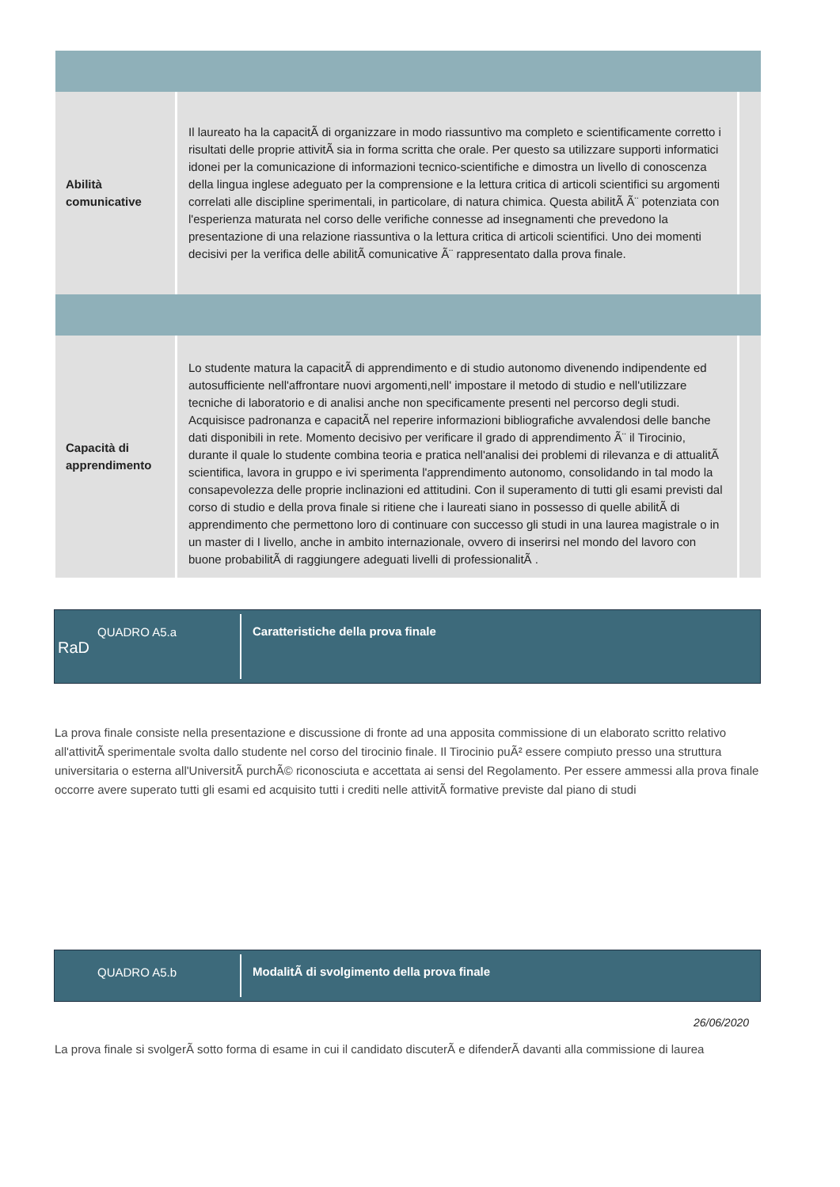| Abilità comunicative | Il laureato ha la capacitÃ di organizzare in modo riassuntivo ma completo e scientificamente corretto i risultati delle proprie attivitÃ sia in forma scritta che orale. Per questo sa utilizzare supporti informatici idonei per la comunicazione di informazioni tecnico-scientifiche e dimostra un livello di conoscenza della lingua inglese adeguato per la comprensione e la lettura critica di articoli scientifici su argomenti correlati alle discipline sperimentali, in particolare, di natura chimica. Questa abilitÃ Ã¨ potenziata con l'esperienza maturata nel corso delle verifiche connesse ad insegnamenti che prevedono la presentazione di una relazione riassuntiva o la lettura critica di articoli scientifici. Uno dei momenti decisivi per la verifica delle abilitÃ comunicative Ã¨ rappresentato dalla prova finale. | |
| Capacità di apprendimento | Lo studente matura la capacitÃ di apprendimento e di studio autonomo divenendo indipendente ed autosufficiente nell'affrontare nuovi argomenti,nell' impostare il metodo di studio e nell'utilizzare tecniche di laboratorio e di analisi anche non specificamente presenti nel percorso degli studi. Acquisisce padronanza e capacitÃ nel reperire informazioni bibliografiche avvalendosi delle banche dati disponibili in rete. Momento decisivo per verificare il grado di apprendimento Ã¨ il Tirocinio, durante il quale lo studente combina teoria e pratica nell'analisi dei problemi di rilevanza e di attualitÃ scientifica, lavora in gruppo e ivi sperimenta l'apprendimento autonomo, consolidando in tal modo la consapevolezza delle proprie inclinazioni ed attitudini. Con il superamento di tutti gli esami previsti dal corso di studio e della prova finale si ritiene che i laureati siano in possesso di quelle abilitÃ di apprendimento che permettono loro di continuare con successo gli studi in una laurea magistrale o in un master di I livello, anche in ambito internazionale, ovvero di inserirsi nel mondo del lavoro con buone probabilitÃ di raggiungere adeguati livelli di professionalitÃ . | |
QUADRO A5.a
RaD
Caratteristiche della prova finale
La prova finale consiste nella presentazione e discussione di fronte ad una apposita commissione di un elaborato scritto relativo all'attivitÃ sperimentale svolta dallo studente nel corso del tirocinio finale. Il Tirocinio puÃ² essere compiuto presso una struttura universitaria o esterna all'UniversitÃ purchÃ© riconosciuta e accettata ai sensi del Regolamento. Per essere ammessi alla prova finale occorre avere superato tutti gli esami ed acquisito tutti i crediti nelle attivitÃ formative previste dal piano di studi
QUADRO A5.b ModalitÃ di svolgimento della prova finale
26/06/2020
La prova finale si svolgerÃ sotto forma di esame in cui il candidato discuterÃ e difenderÃ davanti alla commissione di laurea